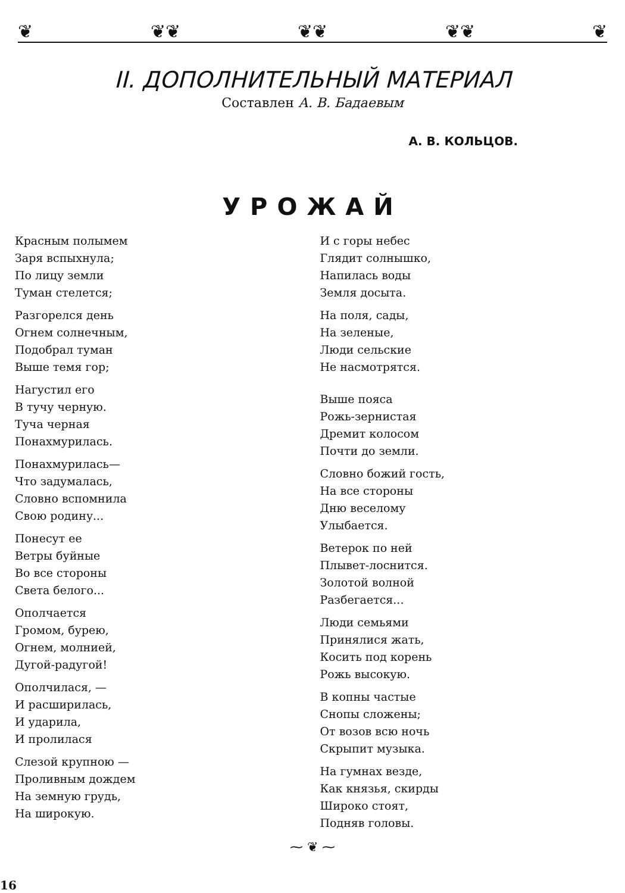❦ ❦❦ ❦❦ ❦❦ ❦
II. ДОПОЛНИТЕЛЬНЫЙ МАТЕРИАЛ
Составлен А. В. Бадаевым
А. В. КОЛЬЦОВ.
УРОЖАЙ
Красным полымем
Заря вспыхнула;
По лицу земли
Туман стелется;
Разгорелся день
Огнем солнечным,
Подобрал туман
Выше темя гор;
Нагустил его
В тучу черную.
Туча черная
Понахмурилась.
Понахмурилась—
Что задумалась,
Словно вспомнила
Свою родину...
Понесут ее
Ветры буйные
Во все стороны
Света белого...
Ополчается
Громом, бурею,
Огнем, молнией,
Дугой-радугой!
Ополчилася, —
И расширилась,
И ударила,
И пролилася
Слезой крупною —
Проливным дождем
На земную грудь,
На широкую.
И с горы небес
Глядит солнышко,
Напилась воды
Земля досыта.
На поля, сады,
На зеленые,
Люди сельские
Не насмотрятся.
Выше пояса
Рожь-зернистая
Дремит колосом
Почти до земли.
Словно божий гость,
На все стороны
Дню веселому
Улыбается.
Ветерок по ней
Плывет-лоснится.
Золотой волной
Разбегается...
Люди семьями
Принялися жать,
Косить под корень
Рожь высокую.
В копны частые
Снопы сложены;
От возов всю ночь
Скрыпит музыка.
На гумнах везде,
Как князья, скирды
Широко стоят,
Подняв головы.
⁓ ❦ ⁓
16